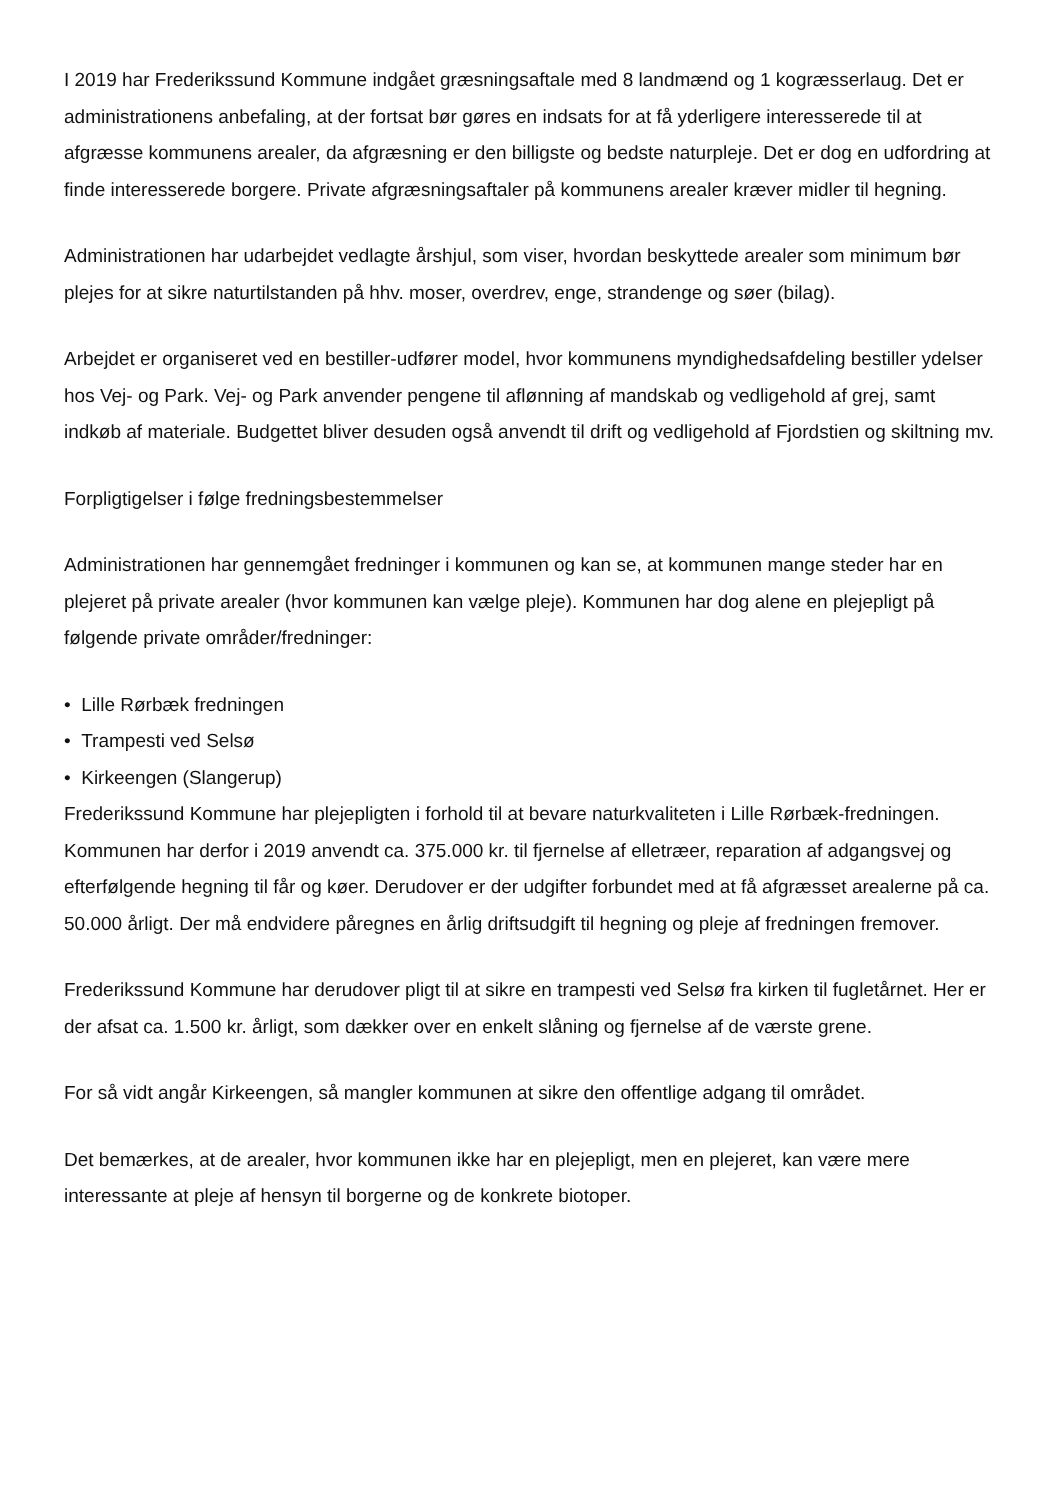I 2019 har Frederikssund Kommune indgået græsningsaftale med 8 landmænd og 1 kogræsserlaug. Det er administrationens anbefaling, at der fortsat bør gøres en indsats for at få yderligere interesserede til at afgræsse kommunens arealer, da afgræsning er den billigste og bedste naturpleje. Det er dog en udfordring at finde interesserede borgere. Private afgræsningsaftaler på kommunens arealer kræver midler til hegning.
Administrationen har udarbejdet vedlagte årshjul, som viser, hvordan beskyttede arealer som minimum bør plejes for at sikre naturtilstanden på hhv. moser, overdrev, enge, strandenge og søer (bilag).
Arbejdet er organiseret ved en bestiller-udfører model, hvor kommunens myndighedsafdeling bestiller ydelser hos Vej- og Park. Vej- og Park anvender pengene til aflønning af mandskab og vedligehold af grej, samt indkøb af materiale. Budgettet bliver desuden også anvendt til drift og vedligehold af Fjordstien og skiltning mv.
Forpligtigelser i følge fredningsbestemmelser
Administrationen har gennemgået fredninger i kommunen og kan se, at kommunen mange steder har en plejeret på private arealer (hvor kommunen kan vælge pleje). Kommunen har dog alene en plejepligt på følgende private områder/fredninger:
• Lille Rørbæk fredningen
• Trampesti ved Selsø
• Kirkeengen (Slangerup)
Frederikssund Kommune har plejepligten i forhold til at bevare naturkvaliteten i Lille Rørbæk-fredningen. Kommunen har derfor i 2019 anvendt ca. 375.000 kr. til fjernelse af elletræer, reparation af adgangsvej og efterfølgende hegning til får og køer. Derudover er der udgifter forbundet med at få afgræsset arealerne på ca. 50.000 årligt. Der må endvidere påregnes en årlig driftsudgift til hegning og pleje af fredningen fremover.
Frederikssund Kommune har derudover pligt til at sikre en trampesti ved Selsø fra kirken til fugletårnet. Her er der afsat ca. 1.500 kr. årligt, som dækker over en enkelt slåning og fjernelse af de værste grene.
For så vidt angår Kirkeengen, så mangler kommunen at sikre den offentlige adgang til området.
Det bemærkes, at de arealer, hvor kommunen ikke har en plejepligt, men en plejeret, kan være mere interessante at pleje af hensyn til borgerne og de konkrete biotoper.